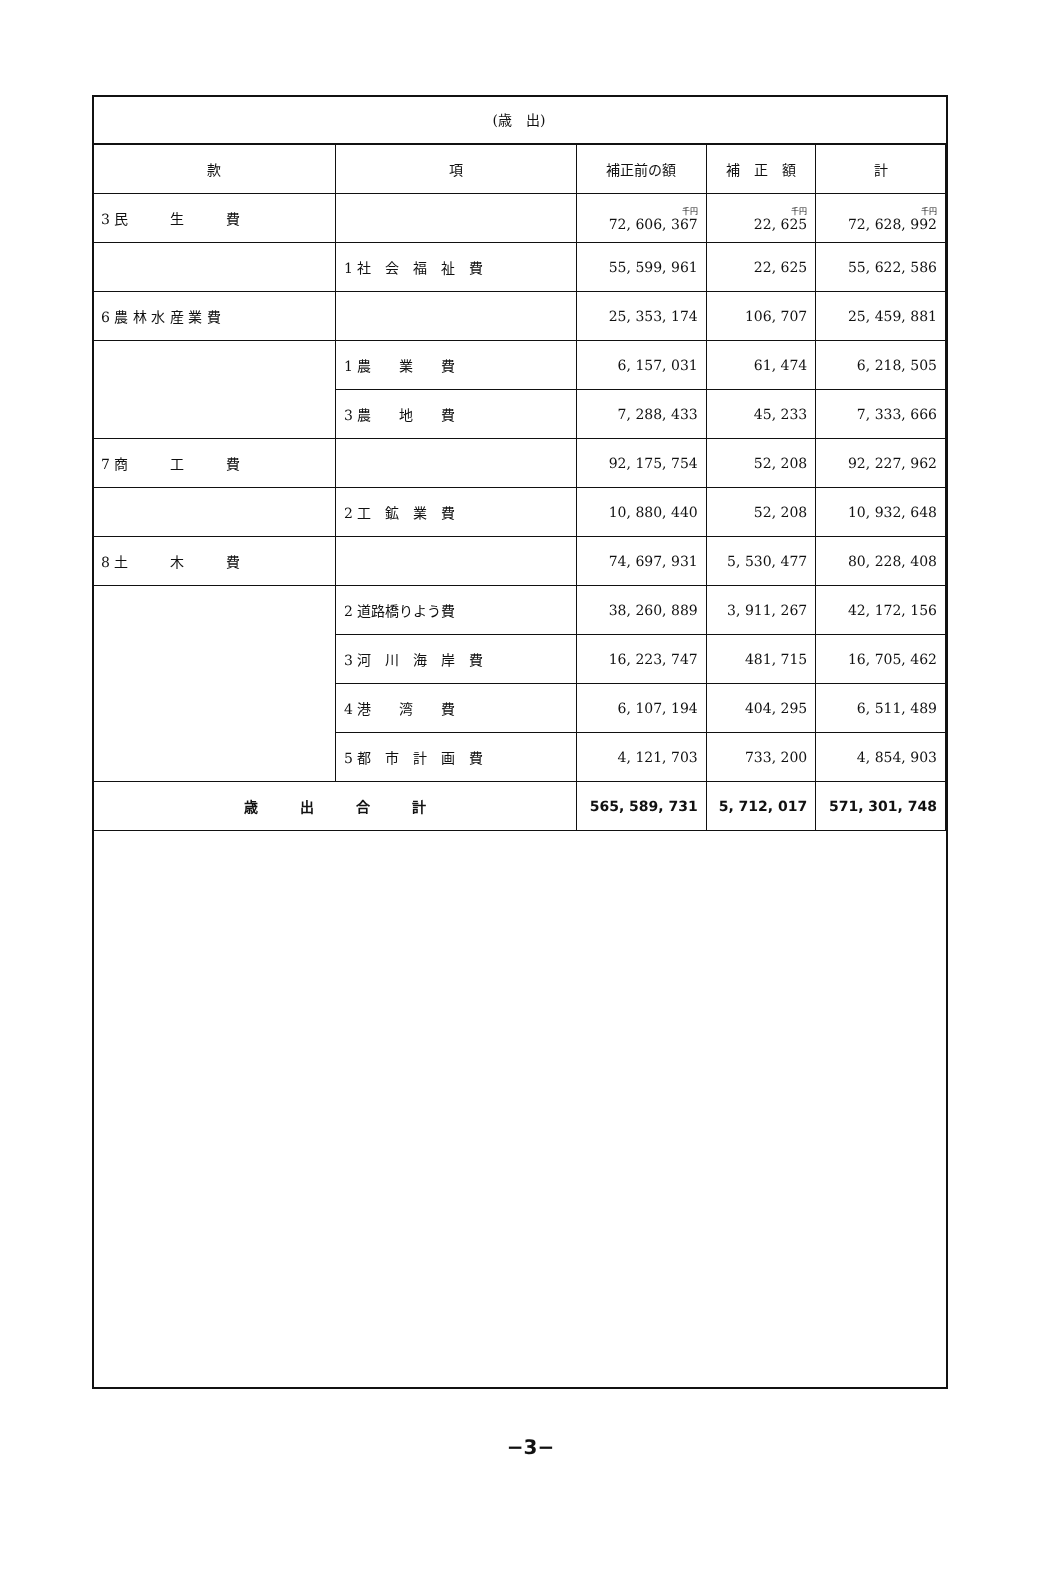(歳　出)
| 款 | 項 | 補正前の額 | 補 正 額 | 計 |
| --- | --- | --- | --- | --- |
| 3 民 生 費 | | 千円 72, 606, 367 | 千円 22, 625 | 千円 72, 628, 992 |
| | 1 社 会 福 祉 費 | 55, 599, 961 | 22, 625 | 55, 622, 586 |
| 6 農 林 水 産 業 費 | | 25, 353, 174 | 106, 707 | 25, 459, 881 |
| | 1 農 業 費 | 6, 157, 031 | 61, 474 | 6, 218, 505 |
| | 3 農 地 費 | 7, 288, 433 | 45, 233 | 7, 333, 666 |
| 7 商 工 費 | | 92, 175, 754 | 52, 208 | 92, 227, 962 |
| | 2 工 鉱 業 費 | 10, 880, 440 | 52, 208 | 10, 932, 648 |
| 8 土 木 費 | | 74, 697, 931 | 5, 530, 477 | 80, 228, 408 |
| | 2 道路橋りよう費 | 38, 260, 889 | 3, 911, 267 | 42, 172, 156 |
| | 3 河 川 海 岸 費 | 16, 223, 747 | 481, 715 | 16, 705, 462 |
| | 4 港 湾 費 | 6, 107, 194 | 404, 295 | 6, 511, 489 |
| | 5 都 市 計 画 費 | 4, 121, 703 | 733, 200 | 4, 854, 903 |
| 歳 出 合 計 | | 565, 589, 731 | 5, 712, 017 | 571, 301, 748 |
−3−